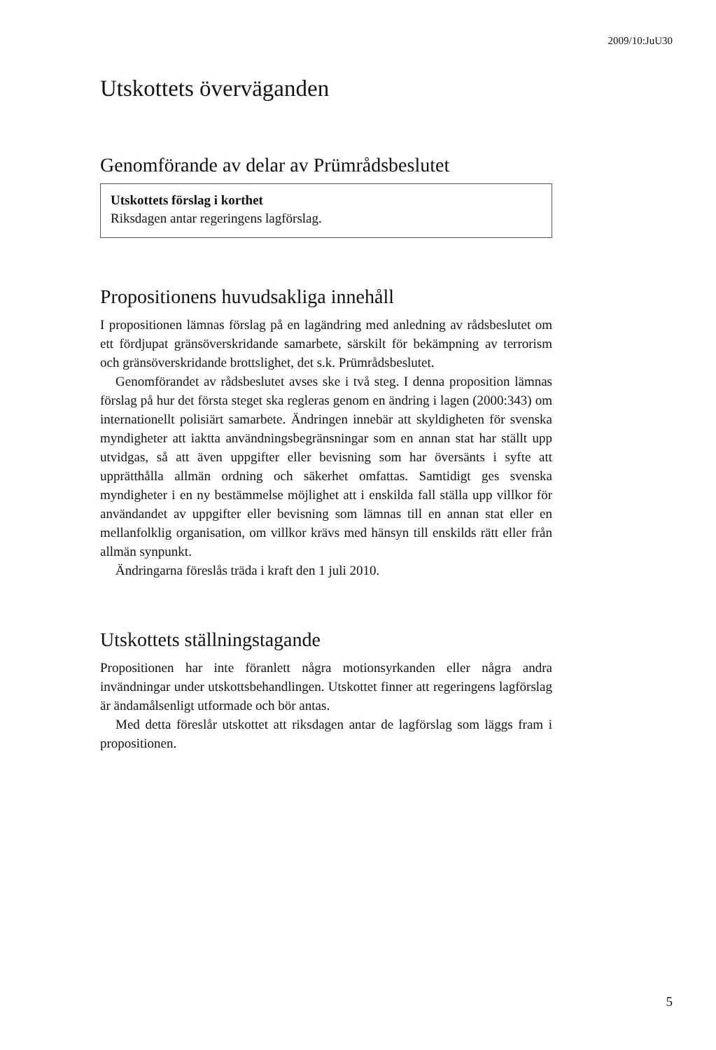2009/10:JuU30
Utskottets överväganden
Genomförande av delar av Prümrådsbeslutet
Utskottets förslag i korthet
Riksdagen antar regeringens lagförslag.
Propositionens huvudsakliga innehåll
I propositionen lämnas förslag på en lagändring med anledning av rådsbeslutet om ett fördjupat gränsöverskridande samarbete, särskilt för bekämpning av terrorism och gränsöverskridande brottslighet, det s.k. Prümrådsbeslutet.
Genomförandet av rådsbeslutet avses ske i två steg. I denna proposition lämnas förslag på hur det första steget ska regleras genom en ändring i lagen (2000:343) om internationellt polisiärt samarbete. Ändringen innebär att skyldigheten för svenska myndigheter att iaktta användningsbegränsningar som en annan stat har ställt upp utvidgas, så att även uppgifter eller bevisning som har översänts i syfte att upprätthålla allmän ordning och säkerhet omfattas. Samtidigt ges svenska myndigheter i en ny bestämmelse möjlighet att i enskilda fall ställa upp villkor för användandet av uppgifter eller bevisning som lämnas till en annan stat eller en mellanfolklig organisation, om villkor krävs med hänsyn till enskilds rätt eller från allmän synpunkt.
Ändringarna föreslås träda i kraft den 1 juli 2010.
Utskottets ställningstagande
Propositionen har inte föranlett några motionsyrkanden eller några andra invändningar under utskottsbehandlingen. Utskottet finner att regeringens lagförslag är ändamålsenligt utformade och bör antas.
Med detta föreslår utskottet att riksdagen antar de lagförslag som läggs fram i propositionen.
5